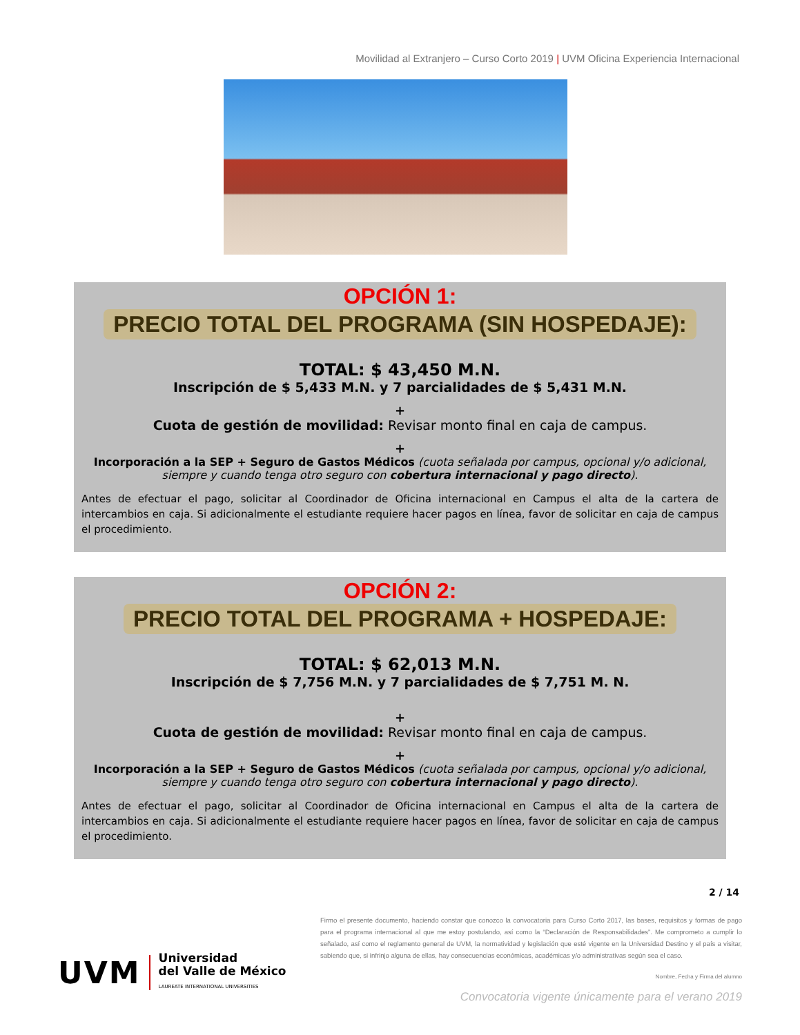Movilidad al Extranjero – Curso Corto 2019 | UVM Oficina Experiencia Internacional
OPCIÓN 1:
PRECIO TOTAL DEL PROGRAMA (SIN HOSPEDAJE):
TOTAL: $ 43,450 M.N.
Inscripción de $ 5,433 M.N. y 7 parcialidades de $ 5,431 M.N.
+
Cuota de gestión de movilidad: Revisar monto final en caja de campus.
+
Incorporación a la SEP + Seguro de Gastos Médicos (cuota señalada por campus, opcional y/o adicional, siempre y cuando tenga otro seguro con cobertura internacional y pago directo).
Antes de efectuar el pago, solicitar al Coordinador de Oficina internacional en Campus el alta de la cartera de intercambios en caja. Si adicionalmente el estudiante requiere hacer pagos en línea, favor de solicitar en caja de campus el procedimiento.
OPCIÓN 2:
PRECIO TOTAL DEL PROGRAMA + HOSPEDAJE:
TOTAL: $ 62,013 M.N.
Inscripción de $ 7,756 M.N. y 7 parcialidades de $ 7,751 M. N.
+
Cuota de gestión de movilidad: Revisar monto final en caja de campus.
+
Incorporación a la SEP + Seguro de Gastos Médicos (cuota señalada por campus, opcional y/o adicional, siempre y cuando tenga otro seguro con cobertura internacional y pago directo).
Antes de efectuar el pago, solicitar al Coordinador de Oficina internacional en Campus el alta de la cartera de intercambios en caja. Si adicionalmente el estudiante requiere hacer pagos en línea, favor de solicitar en caja de campus el procedimiento.
2 / 14
UVM Universidad
del Valle de México
LAUREATE INTERNATIONAL UNIVERSITIES
Firmo el presente documento, haciendo constar que conozco la convocatoria para Curso Corto 2017, las bases, requisitos y formas de pago para el programa internacional al que me estoy postulando, así como la “Declaración de Responsabilidades”. Me comprometo a cumplir lo señalado, así como el reglamento general de UVM, la normatividad y legislación que esté vigente en la Universidad Destino y el país a visitar, sabiendo que, si infrinjo alguna de ellas, hay consecuencias económicas, académicas y/o administrativas según sea el caso.
Nombre, Fecha y Firma del alumno
Convocatoria vigente únicamente para el verano 2019